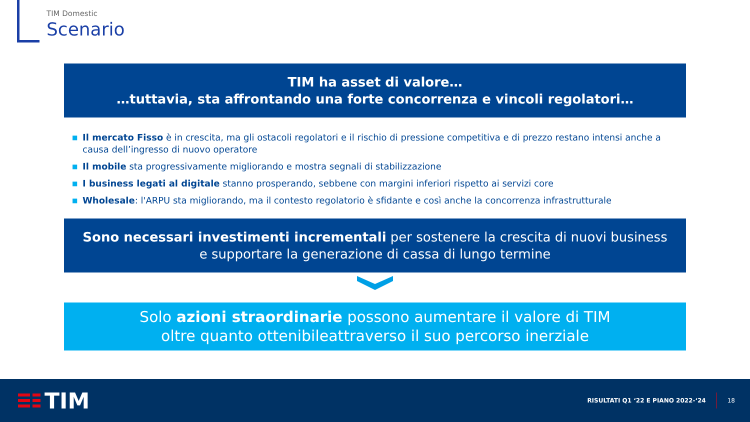TIM Domestic
Scenario
TIM ha asset di valore…
…tuttavia, sta affrontando una forte concorrenza e vincoli regolatori…
■ Il mercato Fisso è in crescita, ma gli ostacoli regolatori e il rischio di pressione competitiva e di prezzo restano intensi anche a causa dell’ingresso di nuovo operatore
■ Il mobile sta progressivamente migliorando e mostra segnali di stabilizzazione
■ I business legati al digitale stanno prosperando, sebbene con margini inferiori rispetto ai servizi core
■ Wholesale: l'ARPU sta migliorando, ma il contesto regolatorio è sfidante e così anche la concorrenza infrastrutturale
Sono necessari investimenti incrementali per sostenere la crescita di nuovi business
e supportare la generazione di cassa di lungo termine
Solo azioni straordinarie possono aumentare il valore di TIM
oltre quanto ottenibileattraverso il suo percorso inerziale
TIM
RISULTATI Q1 ‘22 E PIANO 2022-‘24 18